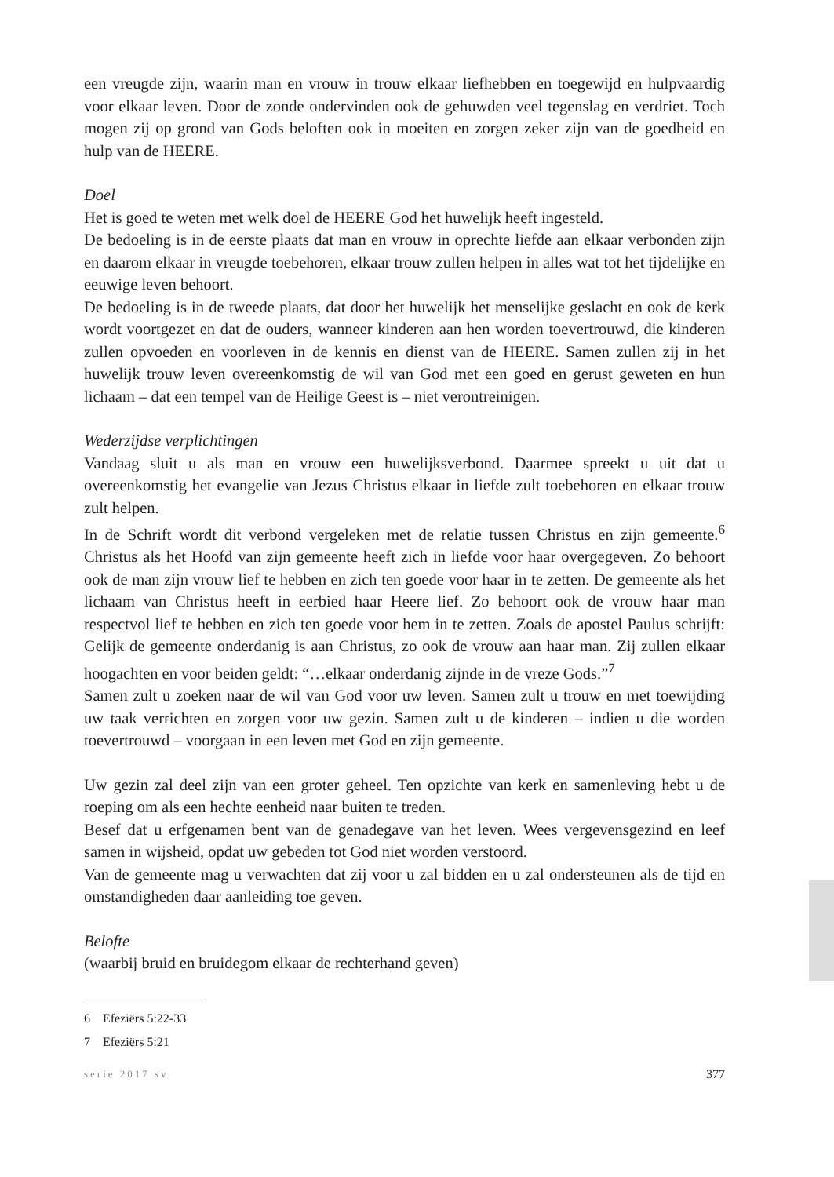een vreugde zijn, waarin man en vrouw in trouw elkaar liefhebben en toegewijd en hulpvaardig voor elkaar leven. Door de zonde ondervinden ook de gehuwden veel tegenslag en verdriet. Toch mogen zij op grond van Gods beloften ook in moeiten en zorgen zeker zijn van de goedheid en hulp van de HEERE.
Doel
Het is goed te weten met welk doel de HEERE God het huwelijk heeft ingesteld.
De bedoeling is in de eerste plaats dat man en vrouw in oprechte liefde aan elkaar verbonden zijn en daarom elkaar in vreugde toebehoren, elkaar trouw zullen helpen in alles wat tot het tijdelijke en eeuwige leven behoort.
De bedoeling is in de tweede plaats, dat door het huwelijk het menselijke geslacht en ook de kerk wordt voortgezet en dat de ouders, wanneer kinderen aan hen worden toevertrouwd, die kinderen zullen opvoeden en voorleven in de kennis en dienst van de HEERE. Samen zullen zij in het huwelijk trouw leven overeenkomstig de wil van God met een goed en gerust geweten en hun lichaam – dat een tempel van de Heilige Geest is – niet verontreinigen.
Wederzijdse verplichtingen
Vandaag sluit u als man en vrouw een huwelijksverbond. Daarmee spreekt u uit dat u overeenkomstig het evangelie van Jezus Christus elkaar in liefde zult toebehoren en elkaar trouw zult helpen.
In de Schrift wordt dit verbond vergeleken met de relatie tussen Christus en zijn gemeente.<sup>6</sup> Christus als het Hoofd van zijn gemeente heeft zich in liefde voor haar overgegeven. Zo behoort ook de man zijn vrouw lief te hebben en zich ten goede voor haar in te zetten. De gemeente als het lichaam van Christus heeft in eerbied haar Heere lief. Zo behoort ook de vrouw haar man respectvol lief te hebben en zich ten goede voor hem in te zetten. Zoals de apostel Paulus schrijft: Gelijk de gemeente onderdanig is aan Christus, zo ook de vrouw aan haar man. Zij zullen elkaar hoogachten en voor beiden geldt: “…elkaar onderdanig zijnde in de vreze Gods.”<sup>7</sup>
Samen zult u zoeken naar de wil van God voor uw leven. Samen zult u trouw en met toewijding uw taak verrichten en zorgen voor uw gezin. Samen zult u de kinderen – indien u die worden toevertrouwd – voorgaan in een leven met God en zijn gemeente.
Uw gezin zal deel zijn van een groter geheel. Ten opzichte van kerk en samenleving hebt u de roeping om als een hechte eenheid naar buiten te treden.
Besef dat u erfgenamen bent van de genadegave van het leven. Wees vergevensgezind en leef samen in wijsheid, opdat uw gebeden tot God niet worden verstoord.
Van de gemeente mag u verwachten dat zij voor u zal bidden en u zal ondersteunen als de tijd en omstandigheden daar aanleiding toe geven.
Belofte
(waarbij bruid en bruidegom elkaar de rechterhand geven)
6 Efeziërs 5:22-33
7 Efeziërs 5:21
serie 2017 sv 377